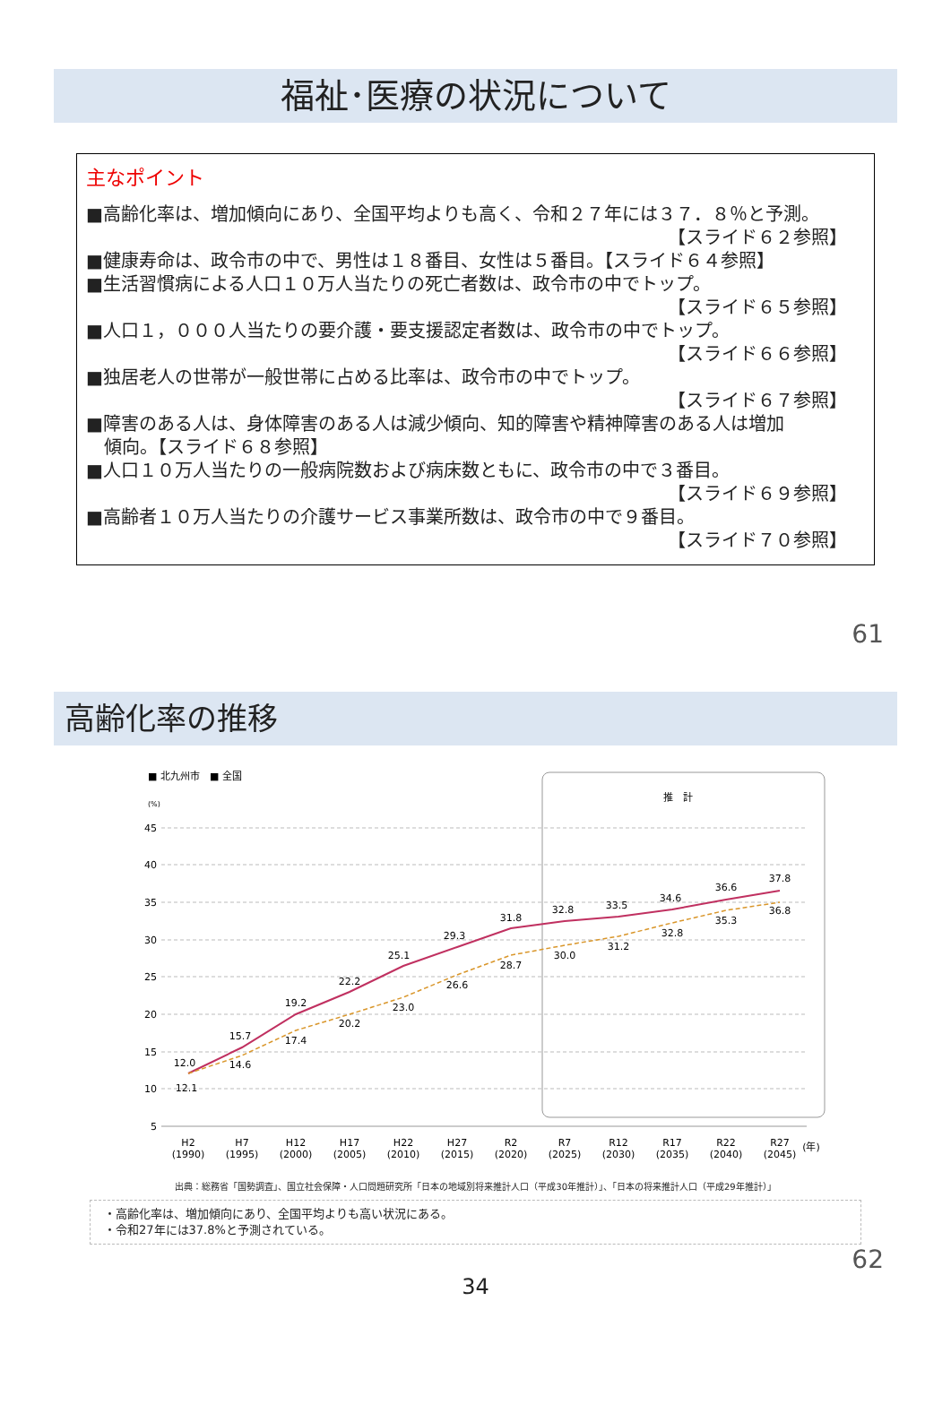福祉･医療の状況について
主なポイント
■高齢化率は、増加傾向にあり、全国平均よりも高く、令和２７年には３７．８％と予測。
【スライド６２参照】
■健康寿命は、政令市の中で、男性は１８番目、女性は５番目。【スライド６４参照】
■生活習慣病による人口１０万人当たりの死亡者数は、政令市の中でトップ。
【スライド６５参照】
■人口１，０００人当たりの要介護・要支援認定者数は、政令市の中でトップ。
【スライド６６参照】
■独居老人の世帯が一般世帯に占める比率は、政令市の中でトップ。
【スライド６７参照】
■障害のある人は、身体障害のある人は減少傾向、知的障害や精神障害のある人は増加
傾向。【スライド６８参照】
■人口１０万人当たりの一般病院数および病床数ともに、政令市の中で３番目。
【スライド６９参照】
■高齢者１０万人当たりの介護サービス事業所数は、政令市の中で９番目。
【スライド７０参照】
61
高齢化率の推移
■ 北九州市　■ 全国
(%)
推　計
45
40
35
30
25
20
15
10
5
H2
H7
H12
H17
H22
H27
R2
R7
R12
R17
R22
R27
(1990)
(1995)
(2000)
(2005)
(2010)
(2015)
(2020)
(2025)
(2030)
(2035)
(2040)
(2045)
(年)
12.0
15.7
19.2
22.2
25.1
29.3
31.8
32.8
33.5
34.6
36.6
37.8
12.1
14.6
17.4
20.2
23.0
26.6
28.7
30.0
31.2
32.8
35.3
36.8
出典：総務省「国勢調査」、国立社会保障・人口問題研究所「日本の地域別将来推計人口（平成30年推計）」、「日本の将来推計人口（平成29年推計）」
・高齢化率は、増加傾向にあり、全国平均よりも高い状況にある。
・令和27年には37.8%と予測されている。
62
34